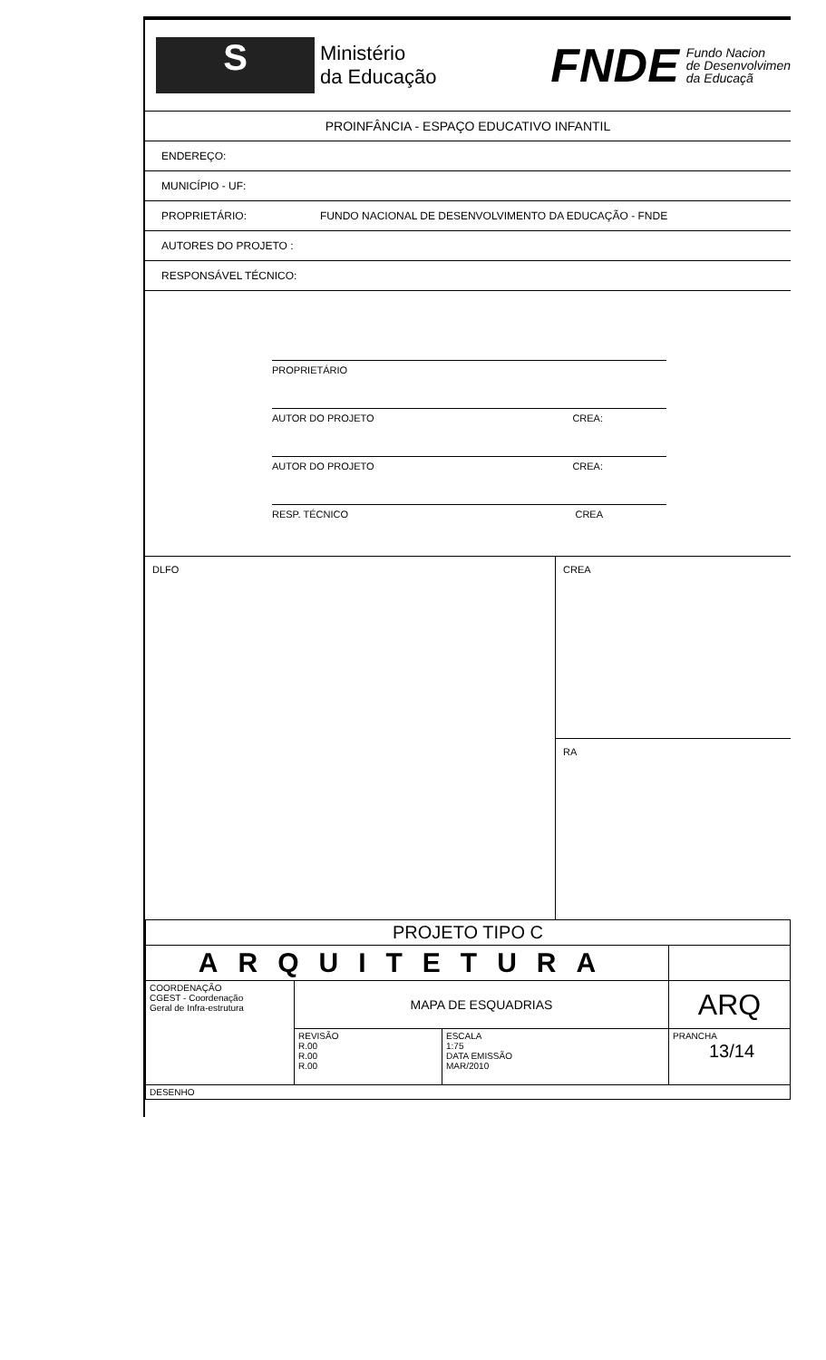S
Ministério
da Educação
FNDE Fundo Nacion
de Desenvolvimen
da Educaçã
PROINFÂNCIA - ESPAÇO EDUCATIVO INFANTIL
ENDEREÇO:
MUNICÍPIO - UF:
PROPRIETÁRIO: FUNDO NACIONAL DE DESENVOLVIMENTO DA EDUCAÇÃO - FNDE
AUTORES DO PROJETO :
RESPONSÁVEL TÉCNICO:
PROPRIETÁRIO
AUTOR DO PROJETO CREA:
AUTOR DO PROJETO CREA:
RESP. TÉCNICO CREA
DLFO CREA
RA
| PROJETO TIPO C | | | |
| ARQUITETURA | | | |
| COORDENAÇÃO CGEST - Coordenação Geral de Infra-estrutura | MAPA DE ESQUADRIAS | | ARQ |
| | REVISÃO R.00 R.00 R.00 | ESCALA 1:75 DATA EMISSÃO MAR/2010 | PRANCHA 13/14 |
| DESENHO | | | |